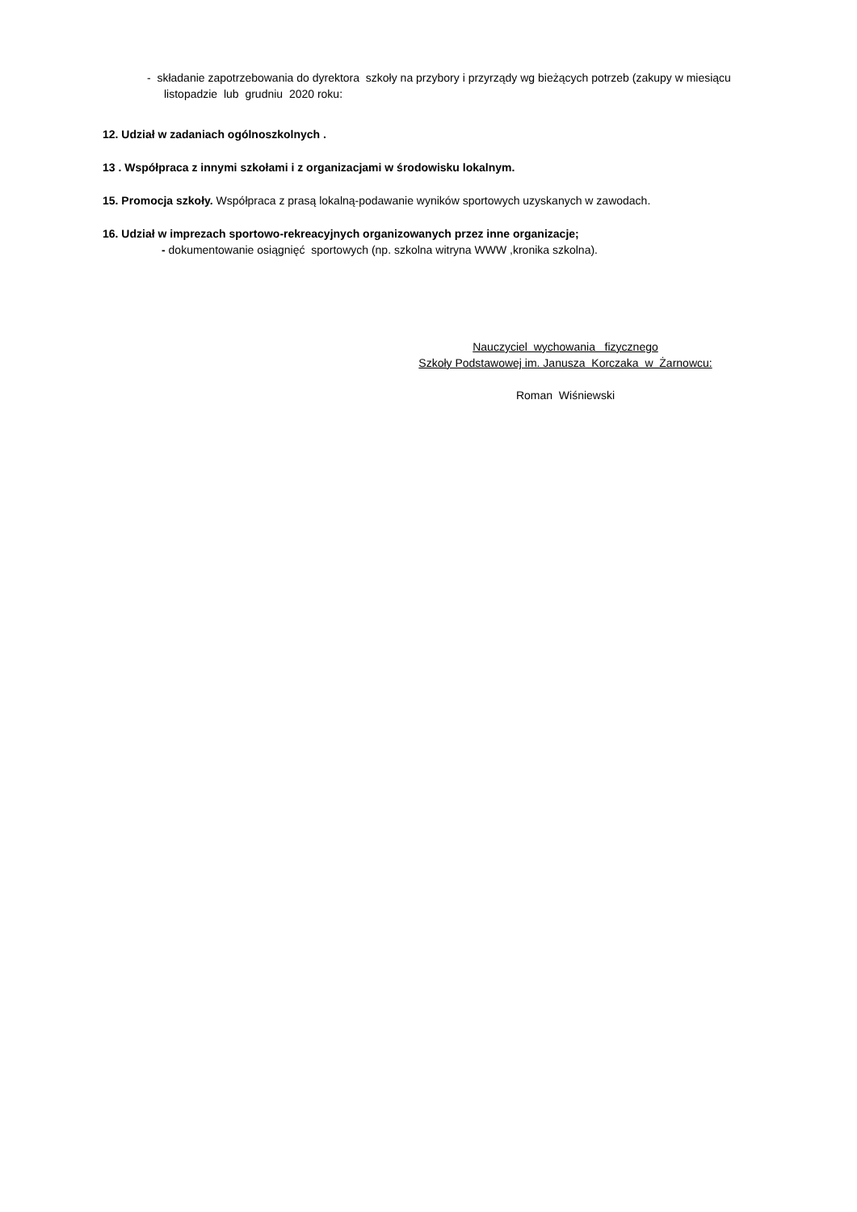- składanie zapotrzebowania do dyrektora szkoły na przybory i przyrządy wg bieżących potrzeb (zakupy w miesiącu
listopadzie lub grudniu 2020 roku:
12. Udział w zadaniach ogólnoszkolnych .
13 . Współpraca z innymi szkołami i z organizacjami w środowisku lokalnym.
15. Promocja szkoły. Współpraca z prasą lokalną-podawanie wyników sportowych uzyskanych w zawodach.
16. Udział w imprezach sportowo-rekreacyjnych organizowanych przez inne organizacje;
- dokumentowanie osiągnięć sportowych (np. szkolna witryna WWW ,kronika szkolna).
Nauczyciel wychowania fizycznego
Szkoły Podstawowej im. Janusza Korczaka w Żarnowcu:
Roman Wiśniewski